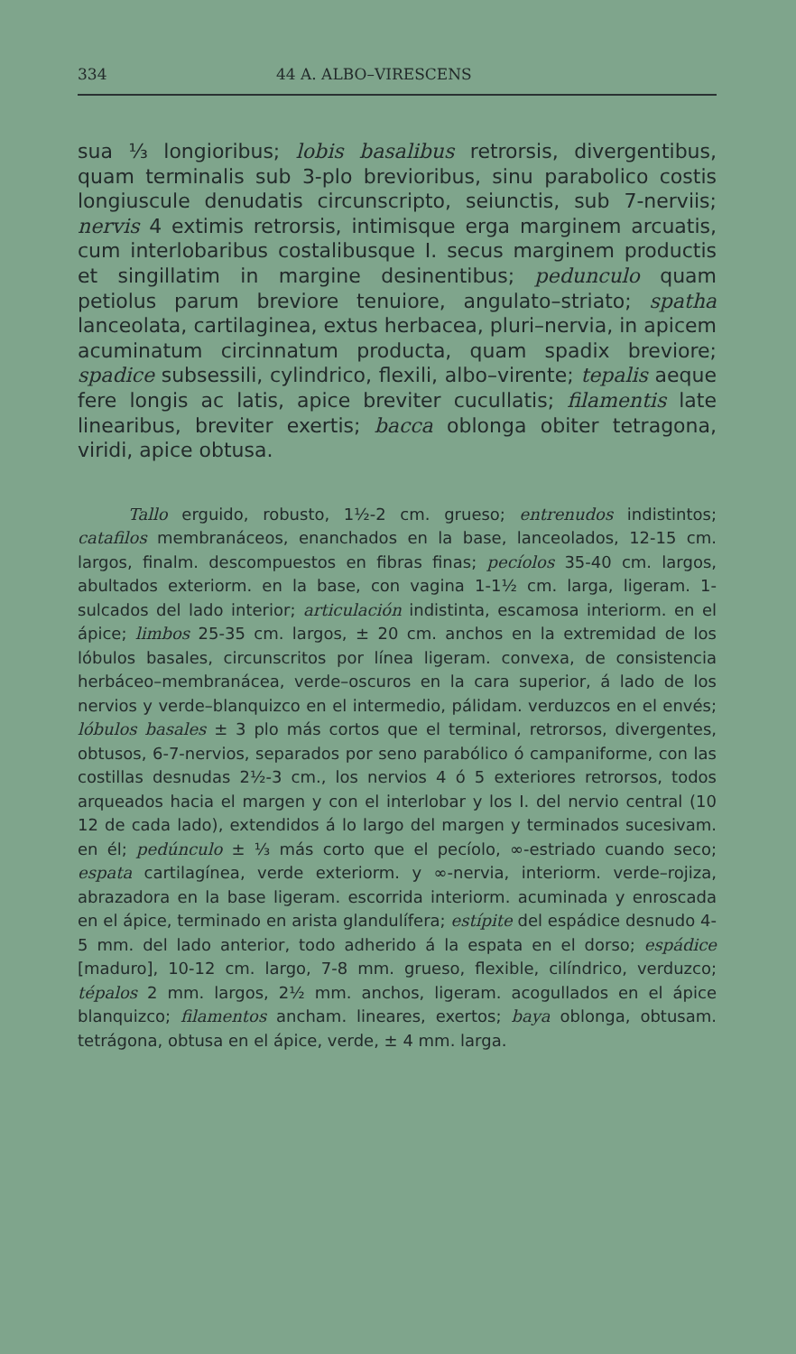334 44 A. ALBO–VIRESCENS
sua ⅓ longioribus; lobis basalibus retrorsis, divergentibus, quam terminalis sub 3-plo brevioribus, sinu parabolico costis longiuscule denudatis circunscripto, seiunctis, sub 7-nerviis; nervis 4 extimis retrorsis, intimisque erga marginem arcuatis, cum interlobaribus costalibusque I. secus marginem productis et singillatim in margine desinentibus; pedunculo quam petiolus parum breviore tenuiore, angulato–striato; spatha lanceolata, cartilaginea, extus herbacea, pluri–nervia, in apicem acuminatum circinnatum producta, quam spadix breviore; spadice subsessili, cylindrico, flexili, albo–virente; tepalis aeque fere longis ac latis, apice breviter cucullatis; filamentis late linearibus, breviter exertis; bacca oblonga obiter tetragona, viridi, apice obtusa.
Tallo erguido, robusto, 1½-2 cm. grueso; entrenudos indistintos; catafilos membranáceos, enanchados en la base, lanceolados, 12-15 cm. largos, finalm. descompuestos en fibras finas; pecíolos 35-40 cm. largos, abultados exteriorm. en la base, con vagina 1-1½ cm. larga, ligeram. 1-sulcados del lado interior; articulación indistinta, escamosa interiorm. en el ápice; limbos 25-35 cm. largos, ± 20 cm. anchos en la extremidad de los lóbulos basales, circunscritos por línea ligeram. convexa, de consistencia herbáceo–membranácea, verde–oscuros en la cara superior, á lado de los nervios y verde–blanquizco en el intermedio, pálidam. verduzcos en el envés; lóbulos basales ± 3 plo más cortos que el terminal, retrorsos, divergentes, obtusos, 6-7-nervios, separados por seno parabólico ó campaniforme, con las costillas desnudas 2½-3 cm., los nervios 4 ó 5 exteriores retrorsos, todos arqueados hacia el margen y con el interlobar y los I. del nervio central (10 12 de cada lado), extendidos á lo largo del margen y terminados sucesivam. en él; pedúnculo ± ⅓ más corto que el pecíolo, ∞-estriado cuando seco; espata cartilagínea, verde exteriorm. y ∞-nervia, interiorm. verde–rojiza, abrazadora en la base ligeram. escorrida interiorm. acuminada y enroscada en el ápice, terminado en arista glandulífera; estípite del espádice desnudo 4-5 mm. del lado anterior, todo adherido á la espata en el dorso; espádice [maduro], 10-12 cm. largo, 7-8 mm. grueso, flexible, cilíndrico, verduzco; tépalos 2 mm. largos, 2½ mm. anchos, ligeram. acogullados en el ápice blanquizco; filamentos ancham. lineares, exertos; baya oblonga, obtusam. tetrágona, obtusa en el ápice, verde, ± 4 mm. larga.